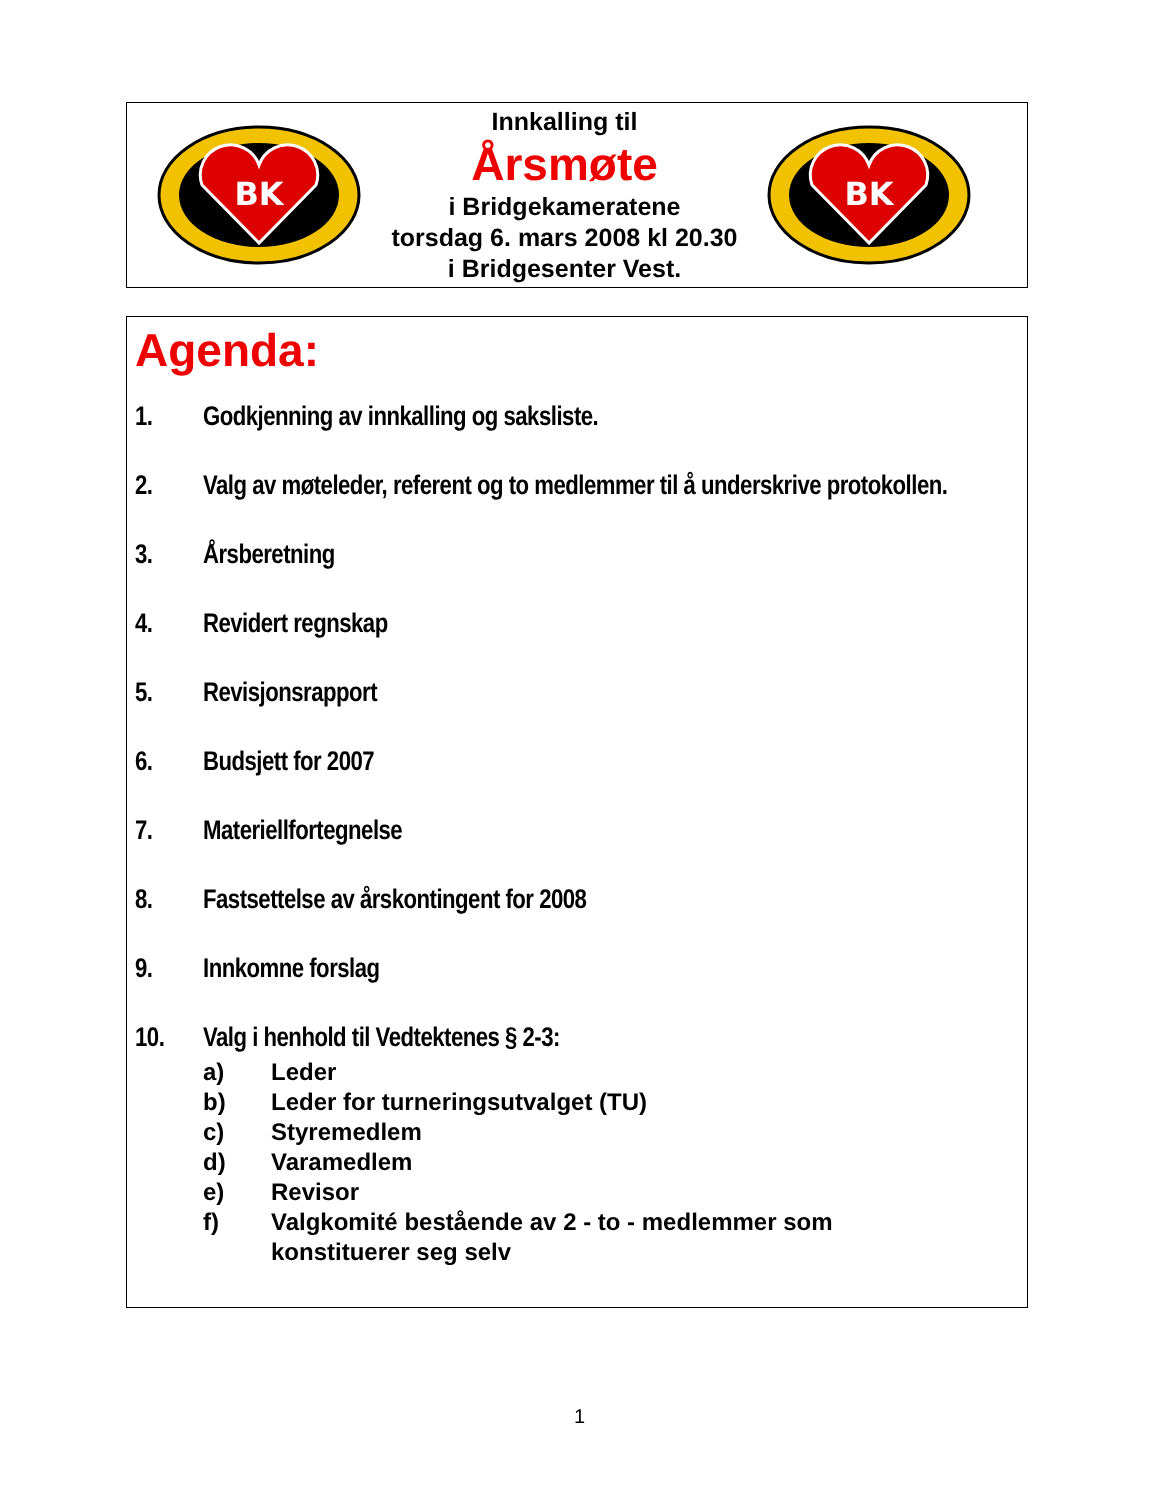BK
Innkalling til
Årsmøte
i Bridgekameratene
torsdag 6. mars 2008 kl 20.30
i Bridgesenter Vest.
BK
Agenda:
1. Godkjenning av innkalling og saksliste.
2. Valg av møteleder, referent og to medlemmer til å underskrive protokollen.
3. Årsberetning
4. Revidert regnskap
5. Revisjonsrapport
6. Budsjett for 2007
7. Materiellfortegnelse
8. Fastsettelse av årskontingent for 2008
9. Innkomne forslag
10. Valg i henhold til Vedtektenes § 2-3:
a) Leder
b) Leder for turneringsutvalget (TU)
c) Styremedlem
d) Varamedlem
e) Revisor
f) Valgkomité bestående av 2 - to - medlemmer som
konstituerer seg selv
1